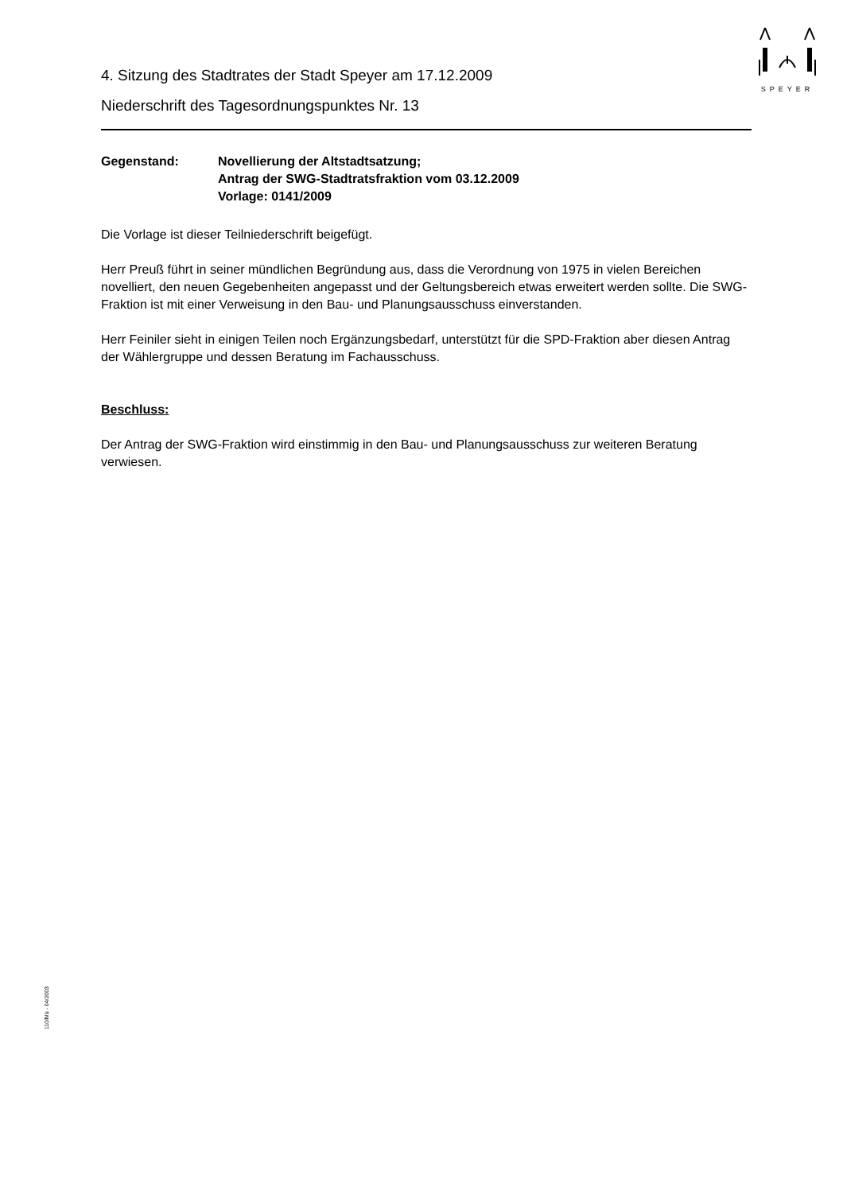SPEYER
4. Sitzung des Stadtrates der Stadt Speyer am 17.12.2009
Niederschrift des Tagesordnungspunktes Nr. 13
Gegenstand: Novellierung der Altstadtsatzung;
Antrag der SWG-Stadtratsfraktion vom 03.12.2009
Vorlage: 0141/2009
Die Vorlage ist dieser Teilniederschrift beigefügt.
Herr Preuß führt in seiner mündlichen Begründung aus, dass die Verordnung von 1975 in vielen Bereichen novelliert, den neuen Gegebenheiten angepasst und der Geltungsbereich etwas erweitert werden sollte. Die SWG-Fraktion ist mit einer Verweisung in den Bau- und Planungsausschuss einverstanden.
Herr Feiniler sieht in einigen Teilen noch Ergänzungsbedarf, unterstützt für die SPD-Fraktion aber diesen Antrag der Wählergruppe und dessen Beratung im Fachausschuss.
Beschluss:
Der Antrag der SWG-Fraktion wird einstimmig in den Bau- und Planungsausschuss zur weiteren Beratung verwiesen.
110/Mü - 04/2003